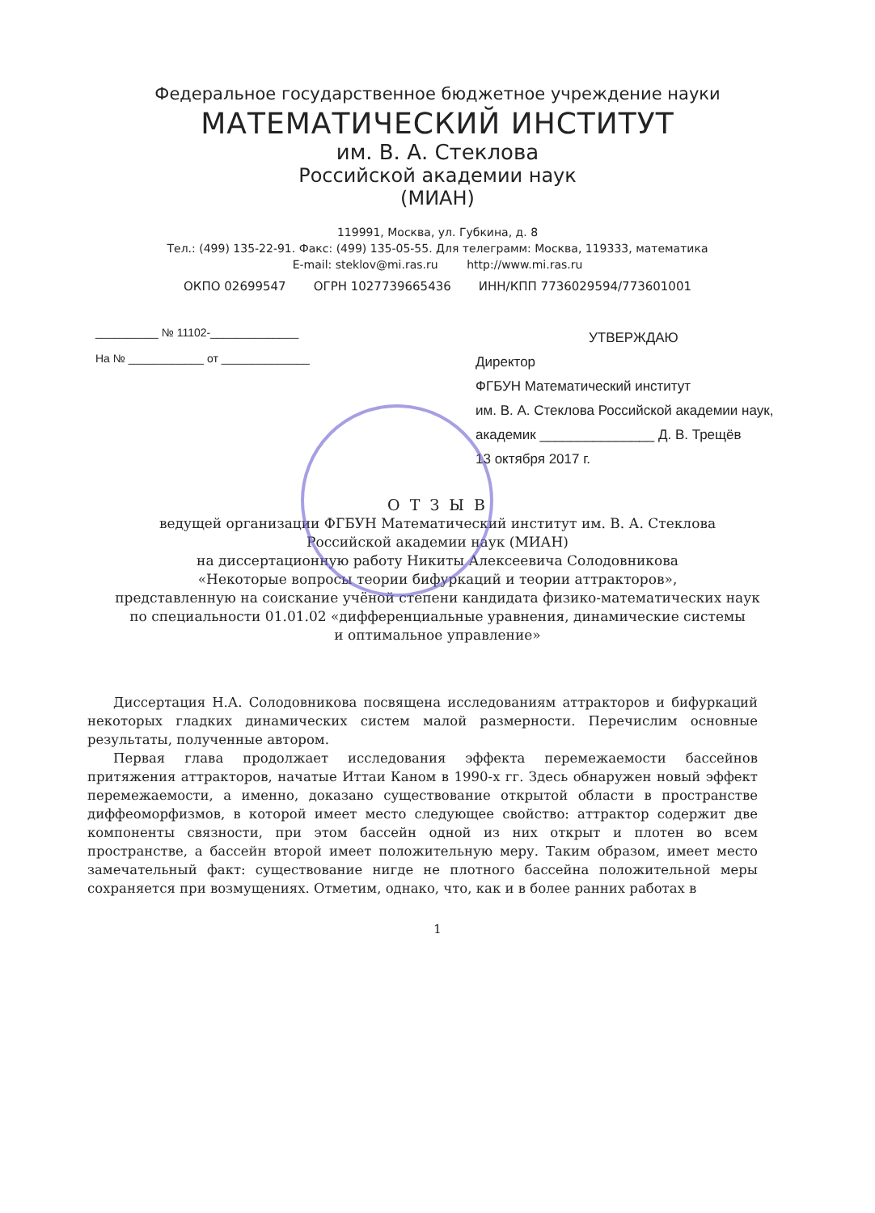Федеральное государственное бюджетное учреждение науки
МАТЕМАТИЧЕСКИЙ ИНСТИТУТ
им. В. А. Стеклова
Российской академии наук
(МИАН)
119991, Москва, ул. Губкина, д. 8
Тел.: (499) 135-22-91. Факс: (499) 135-05-55. Для телеграмм: Москва, 119333, математика
E-mail: steklov@mi.ras.ru http://www.mi.ras.ru
ОКПО 02699547 ОГРН 1027739665436 ИНН/КПП 7736029594/773601001
__________ № 11102-______________
На № ____________ от ______________
УТВЕРЖДАЮ
Директор
ФГБУН Математический институт
им. В. А. Стеклова Российской академии наук,
академик _______________ Д. В. Трещёв
13 октября 2017 г.
О Т З Ы В
ведущей организации ФГБУН Математический институт им. В. А. Стеклова
Российской академии наук (МИАН)
на диссертационную работу Никиты Алексеевича Солодовникова
«Некоторые вопросы теории бифуркаций и теории аттракторов»,
представленную на соискание учёной степени кандидата физико-математических наук
по специальности 01.01.02 «дифференциальные уравнения, динамические системы
и оптимальное управление»
Диссертация Н.А. Солодовникова посвящена исследованиям аттракторов и бифуркаций некоторых гладких динамических систем малой размерности. Перечислим основные результаты, полученные автором.
Первая глава продолжает исследования эффекта перемежаемости бассейнов притяжения аттракторов, начатые Иттаи Каном в 1990-х гг. Здесь обнаружен новый эффект перемежаемости, а именно, доказано существование открытой области в пространстве диффеоморфизмов, в которой имеет место следующее свойство: аттрактор содержит две компоненты связности, при этом бассейн одной из них открыт и плотен во всем пространстве, а бассейн второй имеет положительную меру. Таким образом, имеет место замечательный факт: существование нигде не плотного бассейна положительной меры сохраняется при возмущениях. Отметим, однако, что, как и в более ранних работах в
1